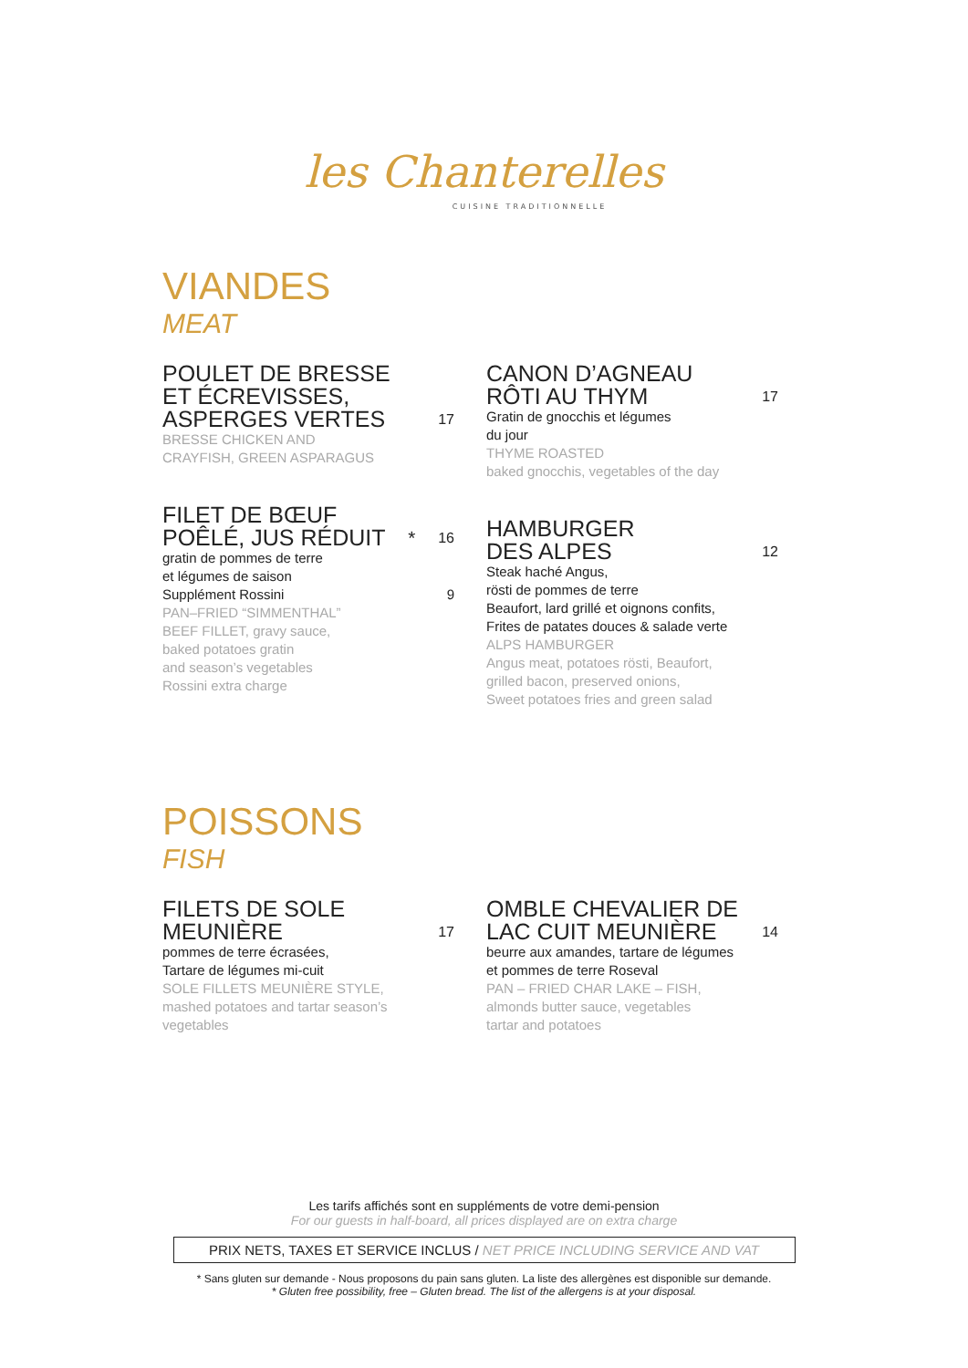les Chanterelles
CUISINE TRADITIONNELLE
VIANDES
MEAT
POULET DE BRESSE
ET ÉCREVISSES,
ASPERGES VERTES 17
BRESSE CHICKEN AND
CRAYFISH, GREEN ASPARAGUS
FILET DE BŒUF
POÊLÉ, JUS RÉDUIT<sup>*</sup> 16
gratin de pommes de terre
et légumes de saison
Supplément Rossini 9
PAN–FRIED “SIMMENTHAL”
BEEF FILLET, gravy sauce,
baked potatoes gratin
and season’s vegetables
Rossini extra charge
CANON D’AGNEAU
RÔTI AU THYM 17
Gratin de gnocchis et légumes
du jour
THYME ROASTED
baked gnocchis, vegetables of the day
HAMBURGER
DES ALPES 12
Steak haché Angus,
rösti de pommes de terre
Beaufort, lard grillé et oignons confits,
Frites de patates douces & salade verte
ALPS HAMBURGER
Angus meat, potatoes rösti, Beaufort,
grilled bacon, preserved onions,
Sweet potatoes fries and green salad
POISSONS
FISH
FILETS DE SOLE
MEUNIÈRE 17
pommes de terre écrasées,
Tartare de légumes mi-cuit
SOLE FILLETS MEUNIÈRE STYLE,
mashed potatoes and tartar season’s
vegetables
OMBLE CHEVALIER DE
LAC CUIT MEUNIÈRE 14
beurre aux amandes, tartare de légumes
et pommes de terre Roseval
PAN – FRIED CHAR LAKE – FISH,
almonds butter sauce, vegetables
tartar and potatoes
Les tarifs affichés sont en suppléments de votre demi-pension
For our guests in half-board, all prices displayed are on extra charge
PRIX NETS, TAXES ET SERVICE INCLUS / NET PRICE INCLUDING SERVICE AND VAT
* Sans gluten sur demande - Nous proposons du pain sans gluten. La liste des allergènes est disponible sur demande.
* Gluten free possibility, free – Gluten bread. The list of the allergens is at your disposal.